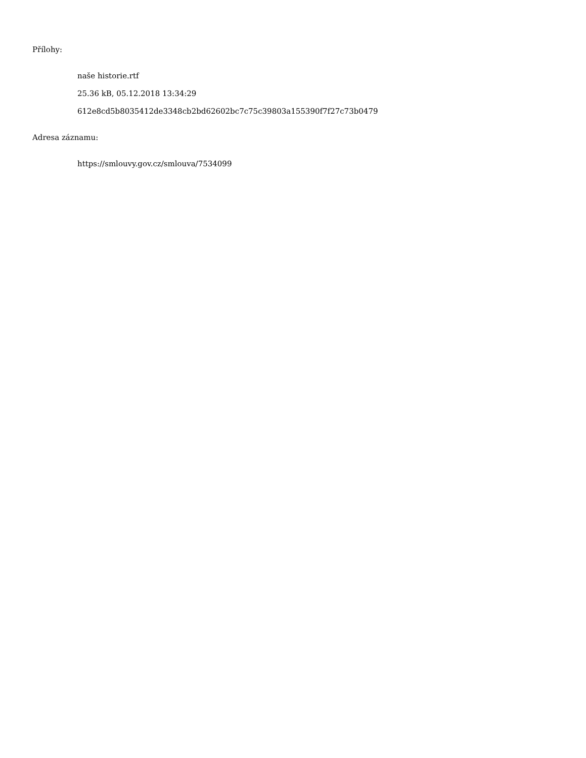Přílohy:
naše historie.rtf
25.36 kB, 05.12.2018 13:34:29
612e8cd5b8035412de3348cb2bd62602bc7c75c39803a155390f7f27c73b0479
Adresa záznamu:
https://smlouvy.gov.cz/smlouva/7534099